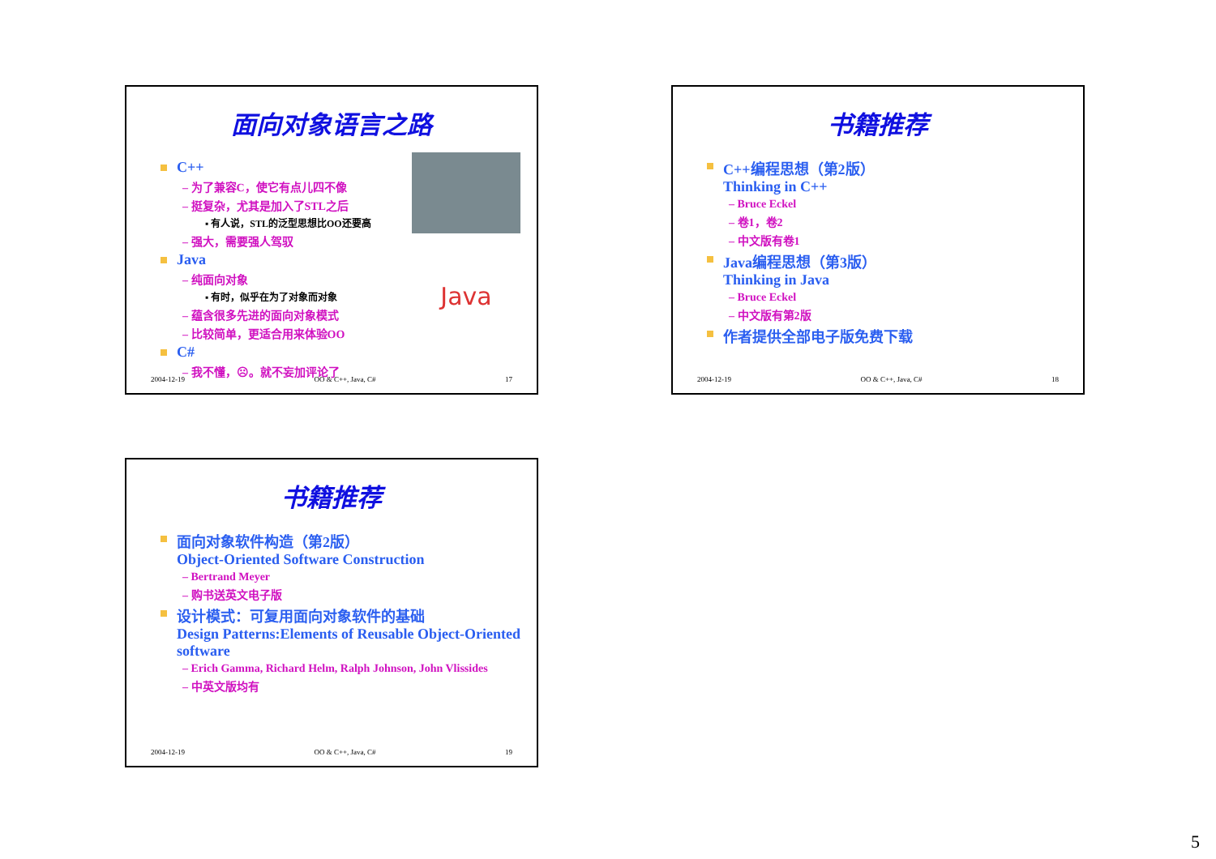面向对象语言之路
C++
– 为了兼容C，使它有点儿四不像
– 挺复杂，尤其是加入了STL之后
▪ 有人说，STL的泛型思想比OO还要高
– 强大，需要强人驾驭
Java
– 纯面向对象
▪ 有时，似乎在为了对象而对象
– 蕴含很多先进的面向对象模式
– 比较简单，更适合用来体验OO
C#
– 我不懂，☹。就不妄加评论了
Java
2004-12-19 OO & C++, Java, C# 17
书籍推荐
C++编程思想（第2版）
Thinking in C++
– Bruce Eckel
– 卷1，卷2
– 中文版有卷1
Java编程思想（第3版）
Thinking in Java
– Bruce Eckel
– 中文版有第2版
作者提供全部电子版免费下载
2004-12-19 OO & C++, Java, C# 18
书籍推荐
面向对象软件构造（第2版）
Object-Oriented Software Construction
– Bertrand Meyer
– 购书送英文电子版
设计模式：可复用面向对象软件的基础
Design Patterns:Elements of Reusable Object-Oriented software
– Erich Gamma, Richard Helm, Ralph Johnson, John Vlissides
– 中英文版均有
2004-12-19 OO & C++, Java, C# 19
5